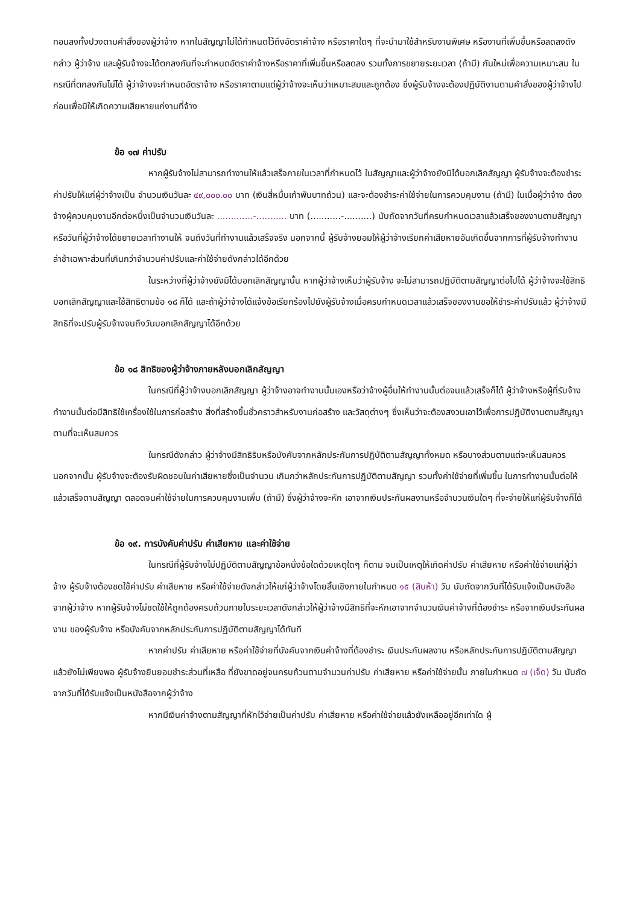ทอนลงทั้งปวงตามคำสั่งของผู้ว่าจ้าง หากในสัญญาไม่ได้กำหนดไว้ถึงอัตราค่าจ้าง หรือราคาใดๆ ที่จะนำมาใช้สำหรับงานพิเศษ หรืองานที่เพิ่มขึ้นหรือลดลงดังกล่าว ผู้ว่าจ้าง และผู้รับจ้างจะได้ตกลงกันที่จะกำหนดอัตราค่าจ้างหรือราคาที่เพิ่มขึ้นหรือลดลง รวมทั้งการขยายระยะเวลา (ถ้ามี) กันใหม่เพื่อความเหมาะสม ในกรณีที่ตกลงกันไม่ได้ ผู้ว่าจ้างจะกำหนดอัตราจ้าง หรือราคาตามแต่ผู้ว่าจ้างจะเห็นว่าเหมาะสมและถูกต้อง ซึ่งผู้รับจ้างจะต้องปฏิบัติงานตามคำสั่งของผู้ว่าจ้างไปก่อนเพื่อมิให้เกิดความเสียหายแก่งานที่จ้าง
ข้อ ๑๗ ค่าปรับ
หากผู้รับจ้างไม่สามารถทำงานให้แล้วเสร็จภายในเวลาที่กำหนดไว้ ในสัญญาและผู้ว่าจ้างยังมิได้บอกเลิกสัญญา ผู้รับจ้างจะต้องชำระค่าปรับให้แก่ผู้ว่าจ้างเป็น จำนวนเงินวันละ ๔๙,๐๐๐.๐๐ บาท (เงินสี่หมื่นเก้าพันบาทถ้วน) และจะต้องชำระค่าใช้จ่ายในการควบคุมงาน (ถ้ามี) ในเมื่อผู้ว่าจ้าง ต้องจ้างผู้ควบคุมงานอีกต่อหนึ่งเป็นจำนวนเงินวันละ .............-........... บาท (...........-..........) นับถัดจากวันที่ครบกำหนดเวลาแล้วเสร็จของงานตามสัญญาหรือวันที่ผู้ว่าจ้างได้ขยายเวลาทำงานให้ จนถึงวันที่ทำงานแล้วเสร็จจริง นอกจากนี้ ผู้รับจ้างยอมให้ผู้ว่าจ้างเรียกค่าเสียหายอันเกิดขึ้นจากการที่ผู้รับจ้างทำงานล่าช้าเฉพาะส่วนที่เกินกว่าจำนวนค่าปรับและค่าใช้จ่ายดังกล่าวได้อีกด้วย
ในระหว่างที่ผู้ว่าจ้างยังมิได้บอกเลิกสัญญานั้น หากผู้ว่าจ้างเห็นว่าผู้รับจ้าง จะไม่สามารถปฏิบัติตามสัญญาต่อไปได้ ผู้ว่าจ้างจะใช้สิทธิบอกเลิกสัญญาและใช้สิทธิตามข้อ ๑๘ ก็ได้ และถ้าผู้ว่าจ้างได้แจ้งข้อเรียกร้องไปยังผู้รับจ้างเมื่อครบกำหนดเวลาแล้วเสร็จของงานขอให้ชำระค่าปรับแล้ว ผู้ว่าจ้างมีสิทธิที่จะปรับผู้รับจ้างจนถึงวันบอกเลิกสัญญาได้อีกด้วย
ข้อ ๑๘ สิทธิของผู้ว่าจ้างภายหลังบอกเลิกสัญญา
ในกรณีที่ผู้ว่าจ้างบอกเลิกสัญญา ผู้ว่าจ้างอาจทำงานนั้นเองหรือว่าจ้างผู้อื่นให้ทำงานนั้นต่อจนแล้วเสร็จก็ได้ ผู้ว่าจ้างหรือผู้ที่รับจ้างทำงานนั้นต่อมีสิทธิใช้เครื่องใช้ในการก่อสร้าง สิ่งที่สร้างขึ้นชั่วคราวสำหรับงานก่อสร้าง และวัสดุต่างๆ ซึ่งเห็นว่าจะต้องสงวนเอาไว้เพื่อการปฏิบัติงานตามสัญญา ตามที่จะเห็นสมควร
ในกรณีดังกล่าว ผู้ว่าจ้างมีสิทธิริบหรือบังคับจากหลักประกันการปฏิบัติตามสัญญาทั้งหมด หรือบางส่วนตามแต่จะเห็นสมควร นอกจากนั้น ผู้รับจ้างจะต้องรับผิดชอบในค่าเสียหายซึ่งเป็นจำนวน เกินกว่าหลักประกันการปฏิบัติตามสัญญา รวมทั้งค่าใช้จ่ายที่เพิ่มขึ้น ในการทำงานนั้นต่อให้แล้วเสร็จตามสัญญา ตลอดจนค่าใช้จ่ายในการควบคุมงานเพิ่ม (ถ้ามี) ซึ่งผู้ว่าจ้างจะหัก เอาจากเงินประกันผลงานหรือจำนวนเงินใดๆ ที่จะจ่ายให้แก่ผู้รับจ้างก็ได้
ข้อ ๑๙. การบังคับค่าปรับ ค่าเสียหาย และค่าใช้จ่าย
ในกรณีที่ผู้รับจ้างไม่ปฏิบัติตามสัญญาข้อหนึ่งข้อใดด้วยเหตุใดๆ ก็ตาม จนเป็นเหตุให้เกิดค่าปรับ ค่าเสียหาย หรือค่าใช้จ่ายแก่ผู้ว่าจ้าง ผู้รับจ้างต้องชดใช้ค่าปรับ ค่าเสียหาย หรือค่าใช้จ่ายดังกล่าวให้แก่ผู้ว่าจ้างโดยสิ้นเชิงภายในกำหนด ๑๕ (สิบห้า) วัน นับถัดจากวันที่ได้รับแจ้งเป็นหนังสือจากผู้ว่าจ้าง หากผู้รับจ้างไม่ชดใช้ให้ถูกต้องครบถ้วนภายในระยะเวลาดังกล่าวให้ผู้ว่าจ้างมีสิทธิที่จะหักเอาจากจำนวนเงินค่าจ้างที่ต้องชำระ หรือจากเงินประกันผลงาน ของผู้รับจ้าง หรือบังคับจากหลักประกันการปฏิบัติตามสัญญาได้ทันที
หากค่าปรับ ค่าเสียหาย หรือค่าใช้จ่ายที่บังคับจากเงินค่าจ้างที่ต้องชำระ เงินประกันผลงาน หรือหลักประกันการปฏิบัติตามสัญญาแล้วยังไม่เพียงพอ ผู้รับจ้างยินยอมชำระส่วนที่เหลือ ที่ยังขาดอยู่จนครบถ้วนตามจำนวนค่าปรับ ค่าเสียหาย หรือค่าใช้จ่ายนั้น ภายในกำหนด ๗ (เจ็ด) วัน นับถัดจากวันที่ได้รับแจ้งเป็นหนังสือจากผู้ว่าจ้าง
หากมีเงินค่าจ้างตามสัญญาที่หักไว้จ่ายเป็นค่าปรับ ค่าเสียหาย หรือค่าใช้จ่ายแล้วยังเหลืออยู่อีกเท่าใด ผู้